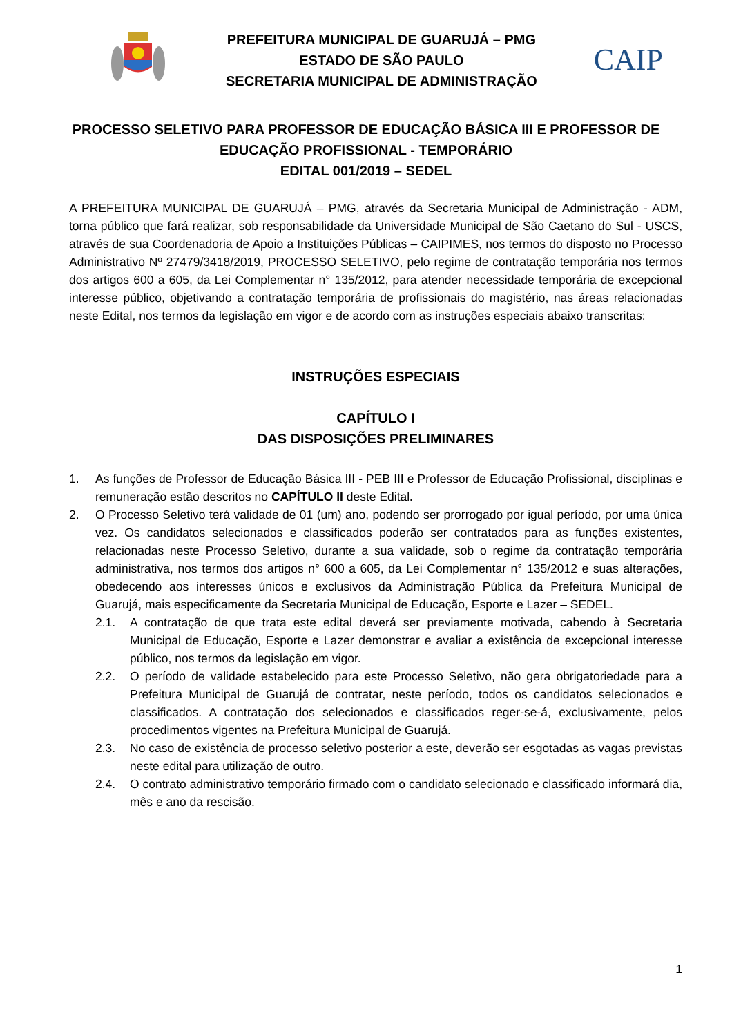PREFEITURA MUNICIPAL DE GUARUJÁ – PMG
ESTADO DE SÃO PAULO
SECRETARIA MUNICIPAL DE ADMINISTRAÇÃO
CAIP
PROCESSO SELETIVO PARA PROFESSOR DE EDUCAÇÃO BÁSICA III E PROFESSOR DE EDUCAÇÃO PROFISSIONAL - TEMPORÁRIO
EDITAL 001/2019 – SEDEL
A PREFEITURA MUNICIPAL DE GUARUJÁ – PMG, através da Secretaria Municipal de Administração - ADM, torna público que fará realizar, sob responsabilidade da Universidade Municipal de São Caetano do Sul - USCS, através de sua Coordenadoria de Apoio a Instituições Públicas – CAIPIMES, nos termos do disposto no Processo Administrativo Nº 27479/3418/2019, PROCESSO SELETIVO, pelo regime de contratação temporária nos termos dos artigos 600 a 605, da Lei Complementar n° 135/2012, para atender necessidade temporária de excepcional interesse público, objetivando a contratação temporária de profissionais do magistério, nas áreas relacionadas neste Edital, nos termos da legislação em vigor e de acordo com as instruções especiais abaixo transcritas:
INSTRUÇÕES ESPECIAIS
CAPÍTULO I
DAS DISPOSIÇÕES PRELIMINARES
1. As funções de Professor de Educação Básica III - PEB III e Professor de Educação Profissional, disciplinas e remuneração estão descritos no CAPÍTULO II deste Edital.
2. O Processo Seletivo terá validade de 01 (um) ano, podendo ser prorrogado por igual período, por uma única vez. Os candidatos selecionados e classificados poderão ser contratados para as funções existentes, relacionadas neste Processo Seletivo, durante a sua validade, sob o regime da contratação temporária administrativa, nos termos dos artigos n° 600 a 605, da Lei Complementar n° 135/2012 e suas alterações, obedecendo aos interesses únicos e exclusivos da Administração Pública da Prefeitura Municipal de Guarujá, mais especificamente da Secretaria Municipal de Educação, Esporte e Lazer – SEDEL.
2.1. A contratação de que trata este edital deverá ser previamente motivada, cabendo à Secretaria Municipal de Educação, Esporte e Lazer demonstrar e avaliar a existência de excepcional interesse público, nos termos da legislação em vigor.
2.2. O período de validade estabelecido para este Processo Seletivo, não gera obrigatoriedade para a Prefeitura Municipal de Guarujá de contratar, neste período, todos os candidatos selecionados e classificados. A contratação dos selecionados e classificados reger-se-á, exclusivamente, pelos procedimentos vigentes na Prefeitura Municipal de Guarujá.
2.3. No caso de existência de processo seletivo posterior a este, deverão ser esgotadas as vagas previstas neste edital para utilização de outro.
2.4. O contrato administrativo temporário firmado com o candidato selecionado e classificado informará dia, mês e ano da rescisão.
1